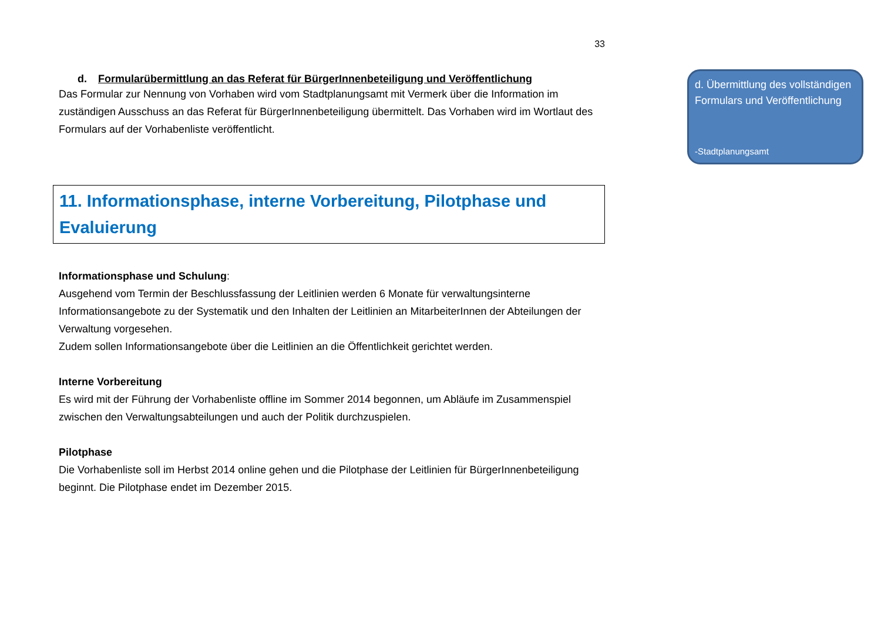33
d. Formularübermittlung an das Referat für BürgerInnenbeteiligung und Veröffentlichung
Das Formular zur Nennung von Vorhaben wird vom Stadtplanungsamt mit Vermerk über die Information im zuständigen Ausschuss an das Referat für BürgerInnenbeteiligung übermittelt. Das Vorhaben wird im Wortlaut des Formulars auf der Vorhabenliste veröffentlicht.
11. Informationsphase, interne Vorbereitung, Pilotphase und Evaluierung
Informationsphase und Schulung:
Ausgehend vom Termin der Beschlussfassung der Leitlinien werden 6 Monate für verwaltungsinterne Informationsangebote zu der Systematik und den Inhalten der Leitlinien an MitarbeiterInnen der Abteilungen der Verwaltung vorgesehen.
Zudem sollen Informationsangebote über die Leitlinien an die Öffentlichkeit gerichtet werden.
Interne Vorbereitung
Es wird mit der Führung der Vorhabenliste offline im Sommer 2014 begonnen, um Abläufe im Zusammenspiel zwischen den Verwaltungsabteilungen und auch der Politik durchzuspielen.
Pilotphase
Die Vorhabenliste soll im Herbst 2014 online gehen und die Pilotphase der Leitlinien für BürgerInnenbeteiligung beginnt. Die Pilotphase endet im Dezember 2015.
d. Übermittlung des vollständigen Formulars und Veröffentlichung
-Stadtplanungsamt